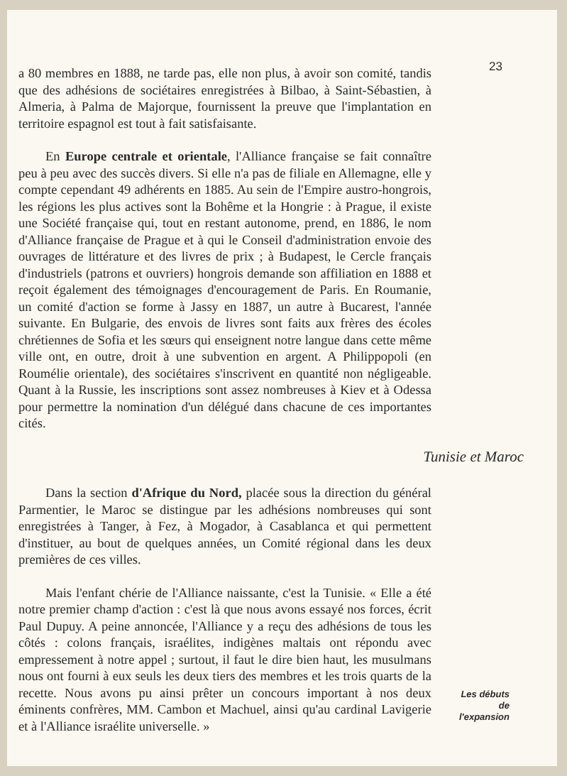a 80 membres en 1888, ne tarde pas, elle non plus, à avoir son comité, tandis que des adhésions de sociétaires enregistrées à Bilbao, à Saint-Sébastien, à Almeria, à Palma de Majorque, fournissent la preuve que l'implantation en territoire espagnol est tout à fait satisfaisante.
En Europe centrale et orientale, l'Alliance française se fait connaître peu à peu avec des succès divers. Si elle n'a pas de filiale en Allemagne, elle y compte cependant 49 adhérents en 1885. Au sein de l'Empire austro-hongrois, les régions les plus actives sont la Bohême et la Hongrie : à Prague, il existe une Société française qui, tout en restant autonome, prend, en 1886, le nom d'Alliance française de Prague et à qui le Conseil d'administration envoie des ouvrages de littérature et des livres de prix ; à Budapest, le Cercle français d'industriels (patrons et ouvriers) hongrois demande son affiliation en 1888 et reçoit également des témoignages d'encouragement de Paris. En Roumanie, un comité d'action se forme à Jassy en 1887, un autre à Bucarest, l'année suivante. En Bulgarie, des envois de livres sont faits aux frères des écoles chrétiennes de Sofia et les sœurs qui enseignent notre langue dans cette même ville ont, en outre, droit à une subvention en argent. A Philippopoli (en Roumélie orientale), des sociétaires s'inscrivent en quantité non négligeable. Quant à la Russie, les inscriptions sont assez nombreuses à Kiev et à Odessa pour permettre la nomination d'un délégué dans chacune de ces importantes cités.
Tunisie et Maroc
Dans la section d'Afrique du Nord, placée sous la direction du général Parmentier, le Maroc se distingue par les adhésions nombreuses qui sont enregistrées à Tanger, à Fez, à Mogador, à Casablanca et qui permettent d'instituer, au bout de quelques années, un Comité régional dans les deux premières de ces villes.
Mais l'enfant chérie de l'Alliance naissante, c'est la Tunisie. « Elle a été notre premier champ d'action : c'est là que nous avons essayé nos forces, écrit Paul Dupuy. A peine annoncée, l'Alliance y a reçu des adhésions de tous les côtés : colons français, israélites, indigènes maltais ont répondu avec empressement à notre appel ; surtout, il faut le dire bien haut, les musulmans nous ont fourni à eux seuls les deux tiers des membres et les trois quarts de la recette. Nous avons pu ainsi prêter un concours important à nos deux éminents confrères, MM. Cambon et Machuel, ainsi qu'au cardinal Lavigerie et à l'Alliance israélite universelle. »
23
Les débuts
de
l'expansion